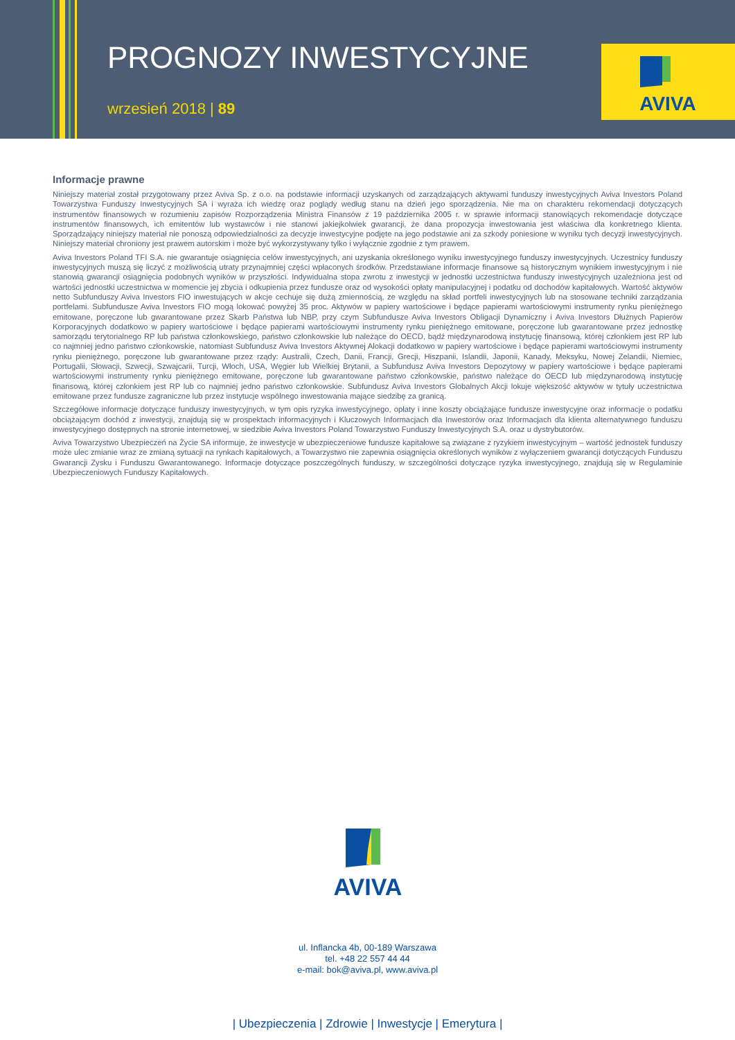PROGNOZY INWESTYCYJNE
wrzesień 2018 | 89
AVIVA
Informacje prawne
Niniejszy materiał został przygotowany przez Aviva Sp. z o.o. na podstawie informacji uzyskanych od zarządzających aktywami funduszy inwestycyjnych Aviva Investors Poland Towarzystwa Funduszy Inwestycyjnych SA i wyraża ich wiedzę oraz poglądy według stanu na dzień jego sporządzenia. Nie ma on charakteru rekomendacji dotyczących instrumentów finansowych w rozumieniu zapisów Rozporządzenia Ministra Finansów z 19 października 2005 r. w sprawie informacji stanowiących rekomendacje dotyczące instrumentów finansowych, ich emitentów lub wystawców i nie stanowi jakiejkolwiek gwarancji, że dana propozycja inwestowania jest właściwa dla konkretnego klienta. Sporządzający niniejszy materiał nie ponoszą odpowiedzialności za decyzje inwestycyjne podjęte na jego podstawie ani za szkody poniesione w wyniku tych decyzji inwestycyjnych. Niniejszy materiał chroniony jest prawem autorskim i może być wykorzystywany tylko i wyłącznie zgodnie z tym prawem.
Aviva Investors Poland TFI S.A. nie gwarantuje osiągnięcia celów inwestycyjnych, ani uzyskania określonego wyniku inwestycyjnego funduszy inwestycyjnych. Uczestnicy funduszy inwestycyjnych muszą się liczyć z możliwością utraty przynajmniej części wpłaconych środków. Przedstawiane informacje finansowe są historycznym wynikiem inwestycyjnym i nie stanowią gwarancji osiągnięcia podobnych wyników w przyszłości. Indywidualna stopa zwrotu z inwestycji w jednostki uczestnictwa funduszy inwestycyjnych uzależniona jest od wartości jednostki uczestnictwa w momencie jej zbycia i odkupienia przez fundusze oraz od wysokości opłaty manipulacyjnej i podatku od dochodów kapitałowych. Wartość aktywów netto Subfunduszy Aviva Investors FIO inwestujących w akcje cechuje się dużą zmiennością, ze względu na skład portfeli inwestycyjnych lub na stosowane techniki zarządzania portfelami. Subfundusze Aviva Investors FIO mogą lokować powyżej 35 proc. Aktywów w papiery wartościowe i będące papierami wartościowymi instrumenty rynku pieniężnego emitowane, poręczone lub gwarantowane przez Skarb Państwa lub NBP, przy czym Subfundusze Aviva Investors Obligacji Dynamiczny i Aviva Investors Dłużnych Papierów Korporacyjnych dodatkowo w papiery wartościowe i będące papierami wartościowymi instrumenty rynku pieniężnego emitowane, poręczone lub gwarantowane przez jednostkę samorządu terytorialnego RP lub państwa członkowskiego, państwo członkowskie lub należące do OECD, bądź międzynarodową instytucję finansową, której członkiem jest RP lub co najmniej jedno państwo członkowskie, natomiast Subfundusz Aviva Investors Aktywnej Alokacji dodatkowo w papiery wartościowe i będące papierami wartościowymi instrumenty rynku pieniężnego, poręczone lub gwarantowane przez rządy: Australii, Czech, Danii, Francji, Grecji, Hiszpanii, Islandii, Japonii, Kanady, Meksyku, Nowej Zelandii, Niemiec, Portugalii, Słowacji, Szwecji, Szwajcarii, Turcji, Włoch, USA, Węgier lub Wielkiej Brytanii, a Subfundusz Aviva Investors Depozytowy w papiery wartościowe i będące papierami wartościowymi instrumenty rynku pieniężnego emitowane, poręczone lub gwarantowane państwo członkowskie, państwo należące do OECD lub międzynarodową instytucję finansową, której członkiem jest RP lub co najmniej jedno państwo członkowskie. Subfundusz Aviva Investors Globalnych Akcji lokuje większość aktywów w tytuły uczestnictwa emitowane przez fundusze zagraniczne lub przez instytucje wspólnego inwestowania mające siedzibę za granicą.
Szczegółowe informacje dotyczące funduszy inwestycyjnych, w tym opis ryzyka inwestycyjnego, opłaty i inne koszty obciążające fundusze inwestycyjne oraz informacje o podatku obciążającym dochód z inwestycji, znajdują się w prospektach informacyjnych i Kluczowych Informacjach dla Inwestorów oraz Informacjach dla klienta alternatywnego funduszu inwestycyjnego dostępnych na stronie internetowej, w siedzibie Aviva Investors Poland Towarzystwo Funduszy Inwestycyjnych S.A. oraz u dystrybutorów.
Aviva Towarzystwo Ubezpieczeń na Życie SA informuje, że inwestycje w ubezpieczeniowe fundusze kapitałowe są związane z ryzykiem inwestycyjnym – wartość jednostek funduszy może ulec zmianie wraz ze zmianą sytuacji na rynkach kapitałowych, a Towarzystwo nie zapewnia osiągnięcia określonych wyników z wyłączeniem gwarancji dotyczących Funduszu Gwarancji Zysku i Funduszu Gwarantowanego. Informacje dotyczące poszczególnych funduszy, w szczególności dotyczące ryzyka inwestycyjnego, znajdują się w Regulaminie Ubezpieczeniowych Funduszy Kapitałowych.
AVIVA
ul. Inflancka 4b, 00-189 Warszawa
tel. +48 22 557 44 44
e-mail: bok@aviva.pl, www.aviva.pl
| Ubezpieczenia | Zdrowie | Inwestycje | Emerytura |